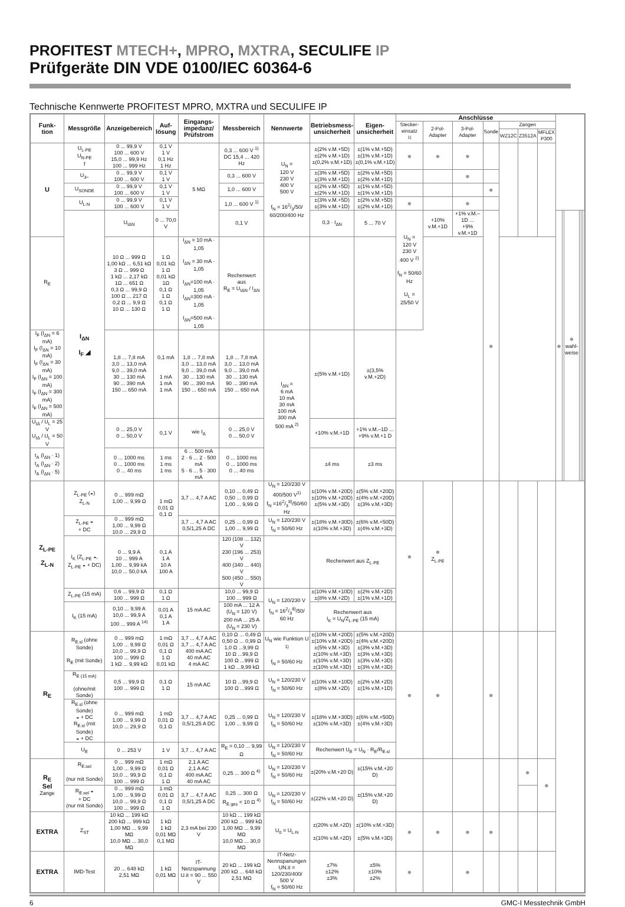PROFITEST MTECH+, MPRO, MXTRA, SECULIFE IP
Prüfgeräte DIN VDE 0100/IEC 60364-6
Technische Kennwerte PROFITEST MPRO, MXTRA und SECULIFE IP
| Funk- tion | Messgröße | Anzeigebereich | Auf- lösung | Eingangs- impedanz/ Prüfstrom | Messbereich | Nennwerte | Betriebsmess- unsicherheit | Eigen- unsicherheit | Anschlüsse | | | | | | | | | | | | |
| --- | --- | --- | --- | --- | --- | --- | --- | --- | --- | --- | --- | --- | --- | --- | --- | --- | --- | --- | --- | --- | --- |
| | | | | | | | | | Stecker- einsatz <sup>1)</sup> | 2-Pol- Adapter | 3-Pol- Adapter | Sonde | Zangen | | | | | | | | |
| | | | | | | | | | | | | | WZ12C | Z3512A | MFLEX P300 | | | | | | |
| U | U<sub>L-PE</sub> U<sub>N-PE</sub> f | 0 ... 99,9 V 100 ... 600 V 15,0 ... 99,9 Hz 100 ... 999 Hz | 0,1 V 1 V 0,1 Hz 1 Hz | 5 MΩ | 0,3 ... 600 V <sup>1)</sup> DC 15,4 ... 420 Hz | U<sub>N</sub> = 120 V 230 V 400 V 500 V f<sub>N</sub> = 162/3/50/ 60/200/400 Hz | ±(2% v.M.+5D) ±(2% v.M.+1D) ±(0,2% v.M.+1D) | ±(1% v.M.+5D) ±(1% v.M.+1D) ±(0,1% v.M.+1D) | ● | ● | ● | | | | | | | | | | |
| | U<sub>3~</sub> | 0 ... 99,9 V 100 ... 600 V | 0,1 V 1 V | | 0,3 ... 600 V | | ±(3% v.M.+5D) ±(3% v.M.+1D) | ±(2% v.M.+5D) ±(2% v.M.+1D) | | | ● | | | | | | | | | | |
| | U<sub>SONDE</sub> | 0 ... 99,9 V 100 ... 600 V | 0,1 V 1 V | | 1,0 ... 600 V | | ±(2% v.M.+5D) ±(2% v.M.+1D) | ±(1% v.M.+5D) ±(1% v.M.+1D) | | | | ● | | | | | | | | | |
| | U<sub>L-N</sub> | 0 ... 99,9 V 100 ... 600 V | 0,1 V 1 V | | 1,0 ... 600 V <sup>1)</sup> | | ±(3% v.M.+5D) ±(3% v.M.+1D) | ±(2% v.M.+5D) ±(2% v.M.+1D) | ● | | ● | | | | | | | | | | |
| | I<sub>ΔN</sub> I<sub>F</sub> ◢ | U<sub>IΔN</sub> | 0 ... 70,0 V | | 0,1 V | | 0,3 · I<sub>ΔN</sub> | 5 ... 70 V | U<sub>N</sub> = 120 V 230 V 400 V <sup>2)</sup> f<sub>N</sub> = 50/60 Hz U<sub>L</sub> = 25/50 V | +10% v.M.+1D | +1% v.M.–1D ... +9% v.M.+1D | ● | | | | ● | | ● wahl- weise | | | |
| R<sub>E</sub> | | 10 Ω ... 999 Ω 1,00 kΩ ... 6,51 kΩ 3 Ω ... 999 Ω 1 kΩ ... 2,17 kΩ 1Ω ... 651 Ω 0,3 Ω ... 99,9 Ω 100 Ω ... 217 Ω 0,2 Ω ... 9,9 Ω 10 Ω ... 130 Ω | 1 Ω 0,01 kΩ 1 Ω 0,01 kΩ 1Ω 0,1 Ω 1 Ω 0,1 Ω 1 Ω | I<sub>ΔN</sub> = 10 mA · 1,05 I<sub>ΔN</sub> = 30 mA · 1,05 I<sub>ΔN</sub>=100 mA · 1,05 I<sub>ΔN</sub>=300 mA · 1,05 I<sub>ΔN</sub>=500 mA · 1,05 | Rechenwert aus R<sub>E</sub> = U<sub>IΔN</sub> / I<sub>ΔN</sub> | | | | | | | | | | | | | | | | |
| I<sub>F</sub> (I<sub>ΔN</sub> = 6 mA) I<sub>F</sub> (I<sub>ΔN</sub> = 10 mA) I<sub>F</sub> (I<sub>ΔN</sub> = 30 mA) I<sub>F</sub> (I<sub>ΔN</sub> = 100 mA) I<sub>F</sub> (I<sub>ΔN</sub> = 300 mA) I<sub>F</sub> (I<sub>ΔN</sub> = 500 mA) | | 1,8 ... 7,8 mA 3,0 ... 13,0 mA 9,0 ... 39,0 mA 30 ... 130 mA 90 ... 390 mA 150 ... 650 mA | 0,1 mA 1 mA 1 mA 1 mA | 1,8 ... 7,8 mA 3,0 ... 13,0 mA 9,0 ... 39,0 mA 30 ... 130 mA 90 ... 390 mA 150 ... 650 mA | 1,8 ... 7,8 mA 3,0 ... 13,0 mA 9,0 ... 39,0 mA 30 ... 130 mA 90 ... 390 mA 150 ... 650 mA | I<sub>ΔN</sub> = 6 mA 10 mA 30 mA 100 mA 300 mA 500 mA <sup>2)</sup> | ±(5% v.M.+1D) | ±(3,5% v.M.+2D) | | | | | | | | | | | | | |
| U<sub>IΔ</sub> / U<sub>L</sub> = 25 V U<sub>IΔ</sub> / U<sub>L</sub> = 50 V | | 0 ... 25,0 V 0 ... 50,0 V | 0,1 V | wie I<sub>Δ</sub> | 0 ... 25,0 V 0 ... 50,0 V | | +10% v.M.+1D | +1% v.M.–1D ... +9% v.M.+1 D | | | | | | | | | | | | | |
| t<sub>A</sub> (I<sub>ΔN</sub> · 1) t<sub>A</sub> (I<sub>ΔN</sub> · 2) t<sub>A</sub> (I<sub>ΔN</sub> · 5) | | 0 ... 1000 ms 0 ... 1000 ms 0 ... 40 ms | 1 ms 1 ms 1 ms | 6 ... 500 mA 2 · 6 ... 2 · 500 mA 5 · 6 ... 5 · 300 mA | 0 ... 1000 ms 0 ... 1000 ms 0 ... 40 ms | | ±4 ms | ±3 ms | | | | | | | | | | | | | |
| Z<sub>L-PE</sub> Z<sub>L-N</sub> | Z<sub>L-PE</sub> (◒) Z<sub>L-N</sub> | 0 ... 999 mΩ 1,00 ... 9,99 Ω | 1 mΩ 0,01 Ω 0,1 Ω | 3,7 ... 4,7 A AC | 0,10 ... 0,49 Ω 0,50 ... 0,99 Ω 1,00 ... 9,99 Ω | U<sub>N</sub> = 120/230 V 400/500 V<sup>1)</sup> f<sub>N</sub> =162/3<sup>8)</sup>/50/60 Hz | ±(10% v.M.+20D) ±(10% v.M.+20D) ±(5% v.M.+3D) | ±(5% v.M.+20D) ±(4% v.M.+20D) ±(3% v.M.+3D) | ● | ● Z<sub>L-PE</sub> | | | | | | | | | | | |
| | Z<sub>L-PE</sub> ◒ + DC | 0 ... 999 mΩ 1,00 ... 9,99 Ω 10,0 ... 29,9 Ω | | 3,7 ... 4,7 A AC 0,5/1,25 A DC | 0,25 ... 0,99 Ω 1,00 ... 9,99 Ω | U<sub>N</sub> = 120/230 V f<sub>N</sub> = 50/60 Hz | ±(18% v.M.+30D) ±(10% v.M.+3D) | ±(6% v.M.+50D) ±(4% v.M.+3D) | | | | | | | | | | | | | |
| | I<sub>K</sub> (Z<sub>L-PE</sub> ◒, Z<sub>L-PE</sub> ◒ + DC) | 0 ... 9,9 A 10 ... 999 A 1,00 ... 9,99 kA 10,0 ... 50,0 kA | 0,1 A 1 A 10 A 100 A | | 120 (108 ... 132) V 230 (196 ... 253) V 400 (340 ... 440) V 500 (450 ... 550) V | | Rechenwert aus Z<sub>L-PE</sub> | | | | | | | | | | | | | | |
| | Z<sub>L-PE</sub> (15 mA) | 0,6 ... 99,9 Ω 100 ... 999 Ω | 0,1 Ω 1 Ω | 15 mA AC | 10,0 ... 99,9 Ω 100 ... 999 Ω | U<sub>N</sub> = 120/230 V f<sub>N</sub> = 162/3<sup>8)</sup>/50/ 60 Hz | ±(10% v.M.+10D) ±(8% v.M.+2D) | ±(2% v.M.+2D) ±(1% v.M.+1D) | | | | | | | | | | | | | |
| | I<sub>K</sub> (15 mA) | 0,10 ... 9,99 A 10,0 ... 99,9 A 100 ... 999 A <sup>14)</sup> | 0,01 A 0,1 A 1 A | | 100 mA ... 12 A (U<sub>N</sub> = 120 V) 200 mA ... 25 A (U<sub>N</sub> = 230 V) | | Rechenwert aus I<sub>K</sub> = U<sub>N</sub>/Z<sub>L-PE</sub> (15 mA) | | | | | | | | | | | | | | |
| R<sub>E</sub> | R<sub>E.sl</sub> (ohne Sonde) R<sub>E</sub> (mit Sonde) | 0 ... 999 mΩ 1,00 ... 9,99 Ω 10,0 ... 99,9 Ω 100 ... 999 Ω 1 kΩ ... 9,99 kΩ | 1 mΩ 0,01 Ω 0,1 Ω 1 Ω 0,01 kΩ | 3,7 ... 4,7 A AC 3,7 ... 4,7 A AC 400 mA AC 40 mA AC 4 mA AC | 0,10 Ω ... 0,49 Ω 0,50 Ω ... 0,99 Ω 1,0 Ω ...9,99 Ω 10 Ω ...99,9 Ω 100 Ω ...999 Ω 1 kΩ ...9,99 kΩ | U<sub>N</sub> wie Funktion U <sup>1)</sup> f<sub>N</sub> = 50/60 Hz | ±(10% v.M.+20D) ±(10% v.M.+20D) ±(5% v.M.+3D) ±(10% v.M.+3D) ±(10% v.M.+3D) ±(10% v.M.+3D) | ±(5% v.M.+20D) ±(4% v.M.+20D) ±(3% v.M.+3D) ±(3% v.M.+3D) ±(3% v.M.+3D) ±(3% v.M.+3D) | ● | ● | | ● | | | | | | | | | |
| | R<sub>E (15 mA)</sub> (ohne/mit Sonde) | 0,5 ... 99,9 Ω 100 ... 999 Ω | 0,1 Ω 1 Ω | 15 mA AC | 10 Ω ...99,9 Ω 100 Ω ...999 Ω | U<sub>N</sub> = 120/230 V f<sub>N</sub> = 50/60 Hz | ±(10% v.M.+10D) ±(8% v.M.+2D) | ±(2% v.M.+2D) ±(1% v.M.+1D) | | | | | | | | | | | | | |
| | R<sub>E.sl</sub> (ohne Sonde) ◒ + DC R<sub>E.sl</sub> (mit Sonde) ◒ + DC | 0 ... 999 mΩ 1,00 ... 9,99 Ω 10,0 ... 29,9 Ω | 1 mΩ 0,01 Ω 0,1 Ω | 3,7 ... 4,7 A AC 0,5/1,25 A DC | 0,25 ... 0,99 Ω 1,00 ... 9,99 Ω | U<sub>N</sub> = 120/230 V f<sub>N</sub> = 50/60 Hz | ±(18% v.M.+30D) ±(10% v.M.+3D) | ±(6% v.M.+50D) ±(4% v.M.+3D) | | | | | | | | | | | | | |
| | U<sub>E</sub> | 0 ... 253 V | 1 V | 3,7 ... 4,7 A AC | R<sub>E</sub> = 0,10 ... 9,99 Ω | U<sub>N</sub> = 120/230 V f<sub>N</sub> = 50/60 Hz | Rechenwert U<sub>E</sub> = U<sub>N</sub> · R<sub>E</sub>/R<sub>E.sl</sub> | | | | | | | | | | | | | | |
| R<sub>E</sub> Sel Zange | R<sub>E.sel</sub> (nur mit Sonde) | 0 ... 999 mΩ 1,00 ... 9,99 Ω 10,0 ... 99,9 Ω 100 ... 999 Ω | 1 mΩ 0,01 Ω 0,1 Ω 1 Ω | 2,1 A AC 2,1 A AC 400 mA AC 40 mA AC | 0,25 ... 300 Ω <sup>4)</sup> | U<sub>N</sub> = 120/230 V f<sub>N</sub> = 50/60 Hz | ±(20% v.M.+20 D) | ±(15% v.M.+20 D) | | | | | | ● | ● | | | | | | |
| | R<sub>E.sel</sub> ◒ + DC (nur mit Sonde) | 0 ... 999 mΩ 1,00 ... 9,99 Ω 10,0 ... 99,9 Ω 100 ... 999 Ω | 1 mΩ 0,01 Ω 0,1 Ω 1 Ω | 3,7 ... 4,7 A AC 0,5/1,25 A DC | 0,25 ... 300 Ω R<sub>E.ges</sub> < 10 Ω <sup>4)</sup> | U<sub>N</sub> = 120/230 V f<sub>N</sub> = 50/60 Hz | ±(22% v.M.+20 D) | ±(15% v.M.+20 D) | | | | | | | | | | | | | |
| EXTRA | Z<sub>ST</sub> | 10 kΩ ... 199 kΩ 200 kΩ ... 999 kΩ 1,00 MΩ ... 9,99 MΩ 10,0 MΩ ... 30,0 MΩ | 1 kΩ 1 kΩ 0,01 MΩ 0,1 MΩ | 2,3 mA bei 230 V | 10 kΩ ... 199 kΩ 200 kΩ ... 999 kΩ 1,00 MΩ ... 9,99 MΩ 10,0 MΩ ... 30,0 MΩ | U<sub>0</sub> = U<sub>L-N</sub> | ±(20% v.M.+2D) ±(10% v.M.+2D) | ±(10% v.M.+3D) ±(5% v.M.+3D) | ● | ● | ● | ● | | | | | | | | | |
| EXTRA | IMD-Test | 20 ... 648 kΩ 2,51 MΩ | 1 kΩ 0,01 MΩ | IT-Netzspannung U.it = 90 ... 550 V | 20 kΩ ... 199 kΩ 200 kΩ ... 648 kΩ 2,51 MΩ | IT-Netz- Nennspanungen UN.it = 120/230/400/ 500 V f<sub>N</sub> = 50/60 Hz | ±7% ±12% ±3% | ±5% ±10% ±2% | ● | | ● | | | | | | | | | | |
6 GMC-I Messtechnik GmbH